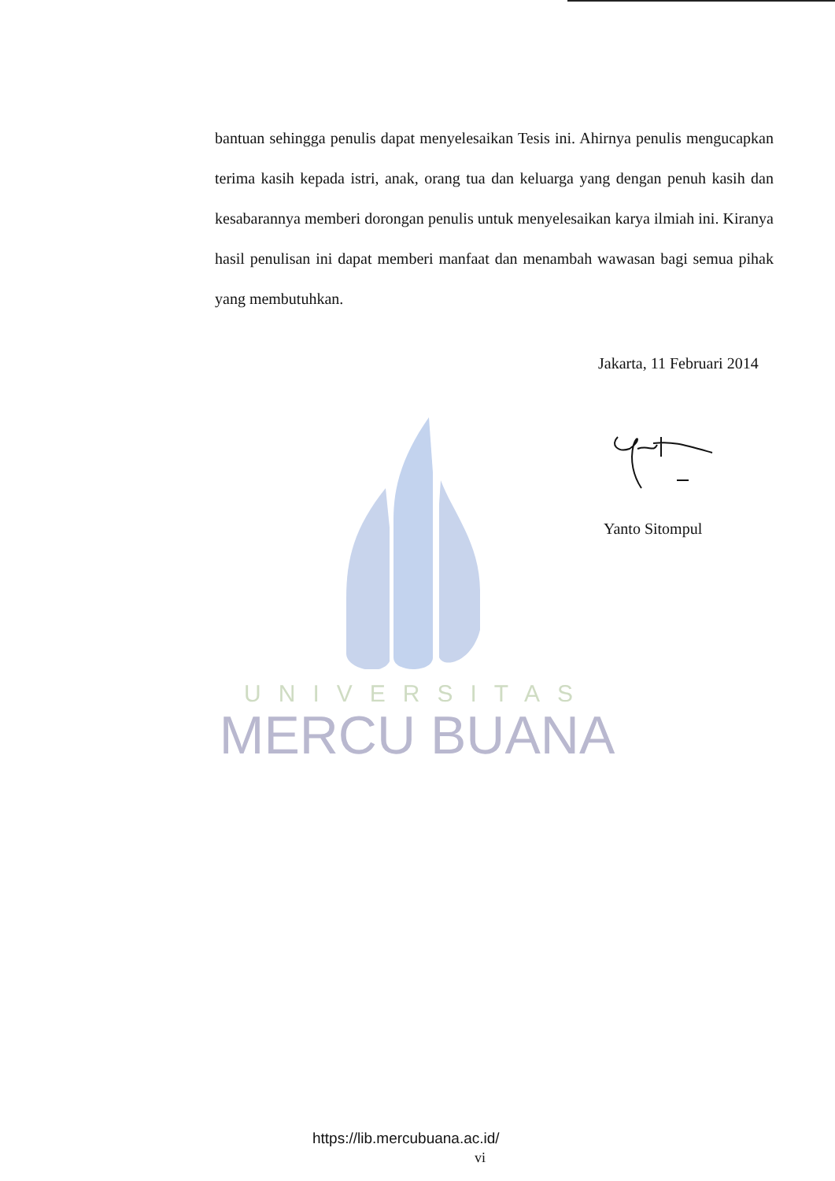UNIVERSITAS
MERCU BUANA
bantuan sehingga penulis dapat menyelesaikan Tesis ini. Ahirnya penulis mengucapkan terima kasih kepada istri, anak, orang tua dan keluarga yang dengan penuh kasih dan kesabarannya memberi dorongan penulis untuk menyelesaikan karya ilmiah ini. Kiranya hasil penulisan ini dapat memberi manfaat dan menambah wawasan bagi semua pihak yang membutuhkan.
Jakarta, 11 Februari 2014
Yanto Sitompul
https://lib.mercubuana.ac.id/
vi